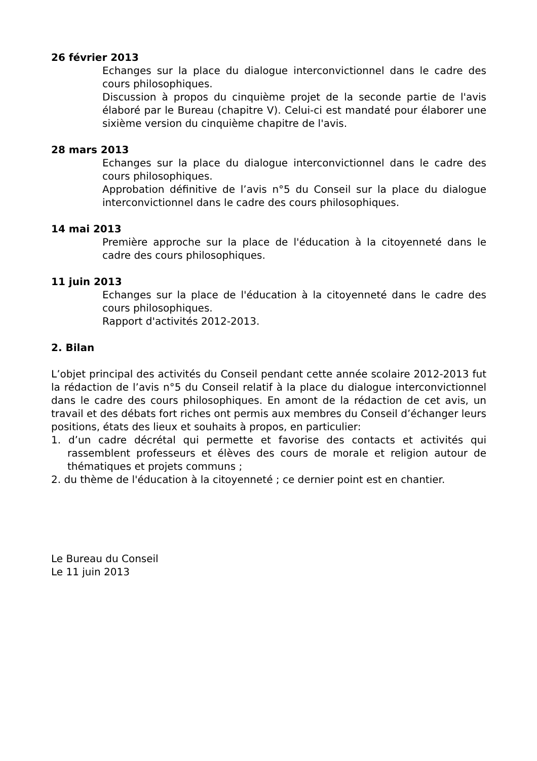26 février 2013
Echanges sur la place du dialogue interconvictionnel dans le cadre des cours philosophiques.
Discussion à propos du cinquième projet de la seconde partie de l'avis élaboré par le Bureau (chapitre V). Celui-ci est mandaté pour élaborer une sixième version du cinquième chapitre de l'avis.
28 mars 2013
Echanges sur la place du dialogue interconvictionnel dans le cadre des cours philosophiques.
Approbation définitive de l’avis n°5 du Conseil sur la place du dialogue interconvictionnel dans le cadre des cours philosophiques.
14 mai 2013
Première approche sur la place de l'éducation à la citoyenneté dans le cadre des cours philosophiques.
11 juin 2013
Echanges sur la place de l'éducation à la citoyenneté dans le cadre des cours philosophiques.
Rapport d'activités 2012-2013.
2. Bilan
L’objet principal des activités du Conseil pendant cette année scolaire 2012-2013 fut la rédaction de l’avis n°5 du Conseil relatif à la place du dialogue interconvictionnel dans le cadre des cours philosophiques. En amont de la rédaction de cet avis, un travail et des débats fort riches ont permis aux membres du Conseil d’échanger leurs positions, états des lieux et souhaits à propos, en particulier:
1. d’un cadre décrétal qui permette et favorise des contacts et activités qui rassemblent professeurs et élèves des cours de morale et religion autour de thématiques et projets communs ;
2. du thème de l'éducation à la citoyenneté ; ce dernier point est en chantier.
Le Bureau du Conseil
Le 11 juin 2013